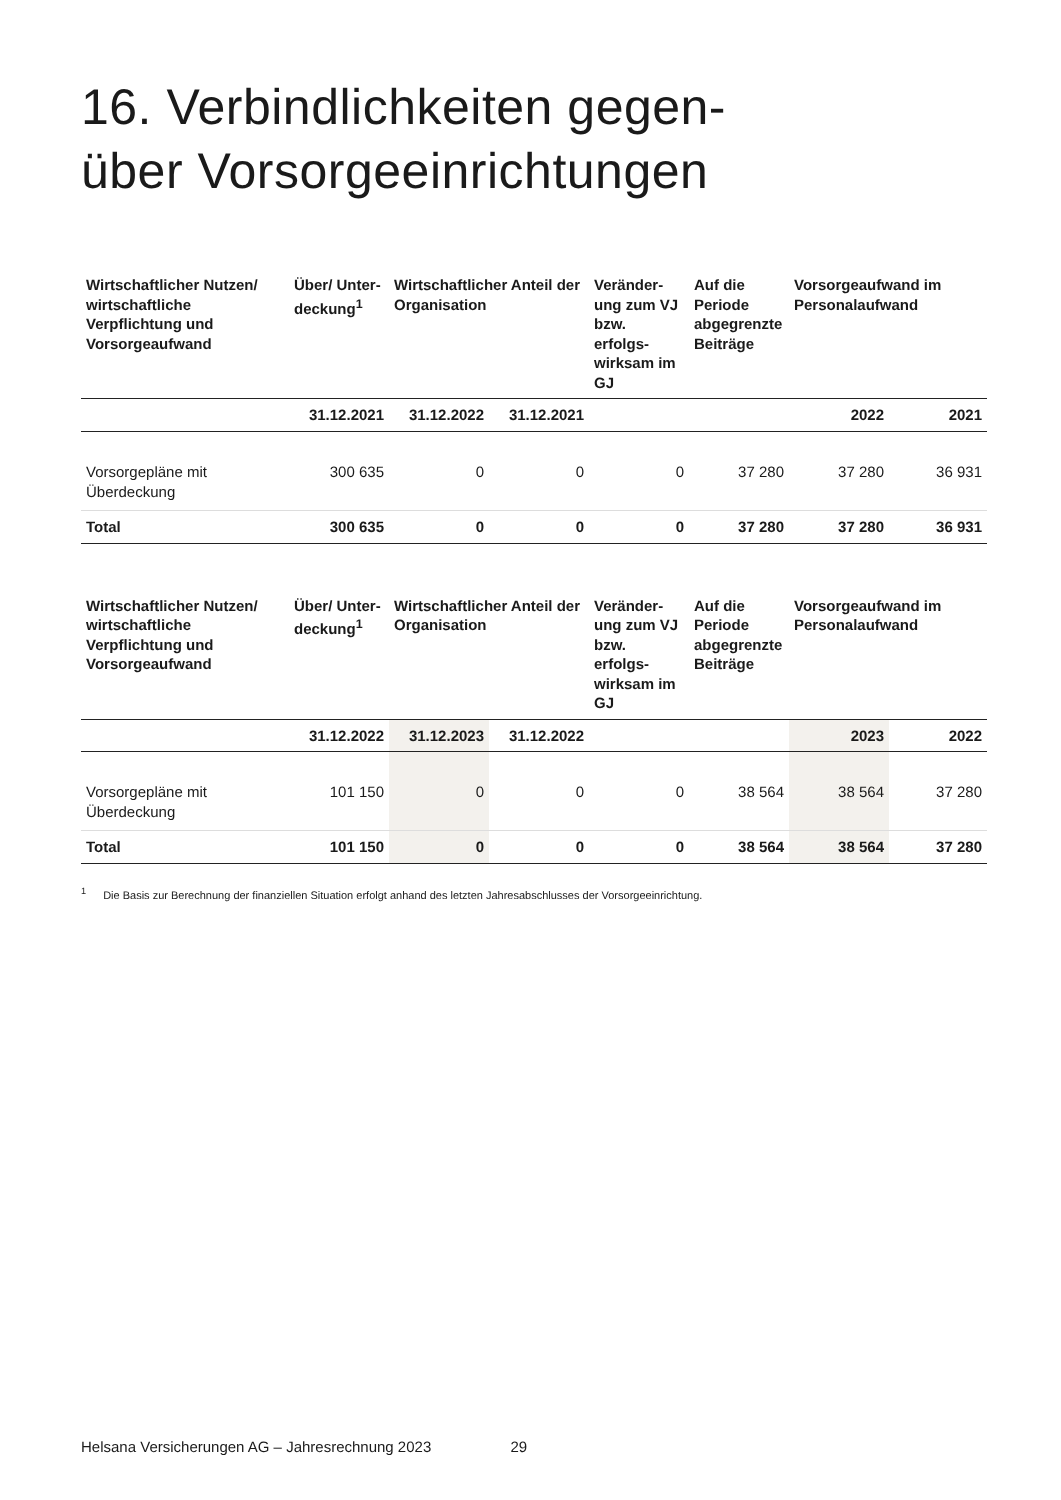16. Verbindlichkeiten gegen-
über Vorsorgeeinrichtungen
| Wirtschaftlicher Nutzen/ wirtschaftliche Verpflichtung und Vorsorgeaufwand | Über/ Unter-deckung<sup>1</sup> | Wirtschaftlicher Anteil der Organisation | | Veränder-ung zum VJ bzw. erfolgs-wirksam im GJ | Auf die Periode abgegrenzte Beiträge | Vorsorgeaufwand im Personalaufwand | |
| --- | --- | --- | --- | --- | --- | --- | --- |
| | 31.12.2021 | 31.12.2022 | 31.12.2021 | | | 2022 | 2021 |
| Vorsorgepläne mit Überdeckung | 300 635 | 0 | 0 | 0 | 37 280 | 37 280 | 36 931 |
| Total | 300 635 | 0 | 0 | 0 | 37 280 | 37 280 | 36 931 |
| Wirtschaftlicher Nutzen/ wirtschaftliche Verpflichtung und Vorsorgeaufwand | Über/ Unter-deckung<sup>1</sup> | Wirtschaftlicher Anteil der Organisation | | Veränder-ung zum VJ bzw. erfolgs-wirksam im GJ | Auf die Periode abgegrenzte Beiträge | Vorsorgeaufwand im Personalaufwand | |
| --- | --- | --- | --- | --- | --- | --- | --- |
| | 31.12.2022 | 31.12.2023 | 31.12.2022 | | | 2023 | 2022 |
| Vorsorgepläne mit Überdeckung | 101 150 | 0 | 0 | 0 | 38 564 | 38 564 | 37 280 |
| Total | 101 150 | 0 | 0 | 0 | 38 564 | 38 564 | 37 280 |
<sup>1</sup> Die Basis zur Berechnung der finanziellen Situation erfolgt anhand des letzten Jahresabschlusses der Vorsorgeeinrichtung.
Helsana Versicherungen AG – Jahresrechnung 2023 29